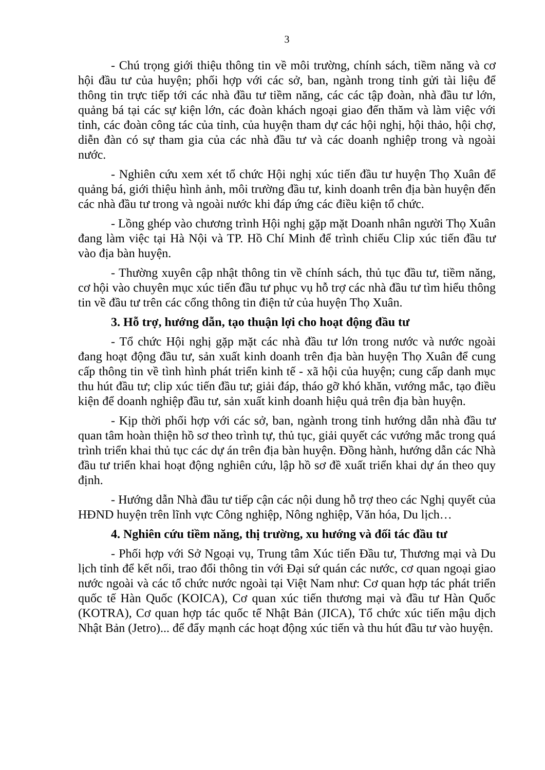3
- Chú trọng giới thiệu thông tin về môi trường, chính sách, tiềm năng và cơ hội đầu tư của huyện; phối hợp với các sở, ban, ngành trong tỉnh gửi tài liệu để thông tin trực tiếp tới các nhà đầu tư tiềm năng, các các tập đoàn, nhà đầu tư lớn, quảng bá tại các sự kiện lớn, các đoàn khách ngoại giao đến thăm và làm việc với tỉnh, các đoàn công tác của tỉnh, của huyện tham dự các hội nghị, hội thảo, hội chợ, diễn đàn có sự tham gia của các nhà đầu tư và các doanh nghiệp trong và ngoài nước.
- Nghiên cứu xem xét tổ chức Hội nghị xúc tiến đầu tư huyện Thọ Xuân để quảng bá, giới thiệu hình ảnh, môi trường đầu tư, kinh doanh trên địa bàn huyện đến các nhà đầu tư trong và ngoài nước khi đáp ứng các điều kiện tổ chức.
- Lồng ghép vào chương trình Hội nghị gặp mặt Doanh nhân người Thọ Xuân đang làm việc tại Hà Nội và TP. Hồ Chí Minh để trình chiếu Clip xúc tiến đầu tư vào địa bàn huyện.
- Thường xuyên cập nhật thông tin về chính sách, thủ tục đầu tư, tiềm năng, cơ hội vào chuyên mục xúc tiến đầu tư phục vụ hỗ trợ các nhà đầu tư tìm hiểu thông tin về đầu tư trên các cổng thông tin điện tử của huyện Thọ Xuân.
3. Hỗ trợ, hướng dẫn, tạo thuận lợi cho hoạt động đầu tư
- Tổ chức Hội nghị gặp mặt các nhà đầu tư lớn trong nước và nước ngoài đang hoạt động đầu tư, sản xuất kinh doanh trên địa bàn huyện Thọ Xuân để cung cấp thông tin về tình hình phát triển kinh tế - xã hội của huyện; cung cấp danh mục thu hút đầu tư; clip xúc tiến đầu tư; giải đáp, tháo gỡ khó khăn, vướng mắc, tạo điều kiện để doanh nghiệp đầu tư, sản xuất kinh doanh hiệu quả trên địa bàn huyện.
- Kịp thời phối hợp với các sở, ban, ngành trong tỉnh hướng dẫn nhà đầu tư quan tâm hoàn thiện hồ sơ theo trình tự, thủ tục, giải quyết các vướng mắc trong quá trình triển khai thủ tục các dự án trên địa bàn huyện. Đồng hành, hướng dẫn các Nhà đầu tư triển khai hoạt động nghiên cứu, lập hồ sơ đề xuất triển khai dự án theo quy định.
- Hướng dẫn Nhà đầu tư tiếp cận các nội dung hỗ trợ theo các Nghị quyết của HĐND huyện trên lĩnh vực Công nghiệp, Nông nghiệp, Văn hóa, Du lịch…
4. Nghiên cứu tiềm năng, thị trường, xu hướng và đối tác đầu tư
- Phối hợp với Sở Ngoại vụ, Trung tâm Xúc tiến Đầu tư, Thương mại và Du lịch tỉnh để kết nối, trao đổi thông tin với Đại sứ quán các nước, cơ quan ngoại giao nước ngoài và các tổ chức nước ngoài tại Việt Nam như: Cơ quan hợp tác phát triển quốc tế Hàn Quốc (KOICA), Cơ quan xúc tiến thương mại và đầu tư Hàn Quốc (KOTRA), Cơ quan hợp tác quốc tế Nhật Bản (JICA), Tổ chức xúc tiến mậu dịch Nhật Bản (Jetro)... để đẩy mạnh các hoạt động xúc tiến và thu hút đầu tư vào huyện.